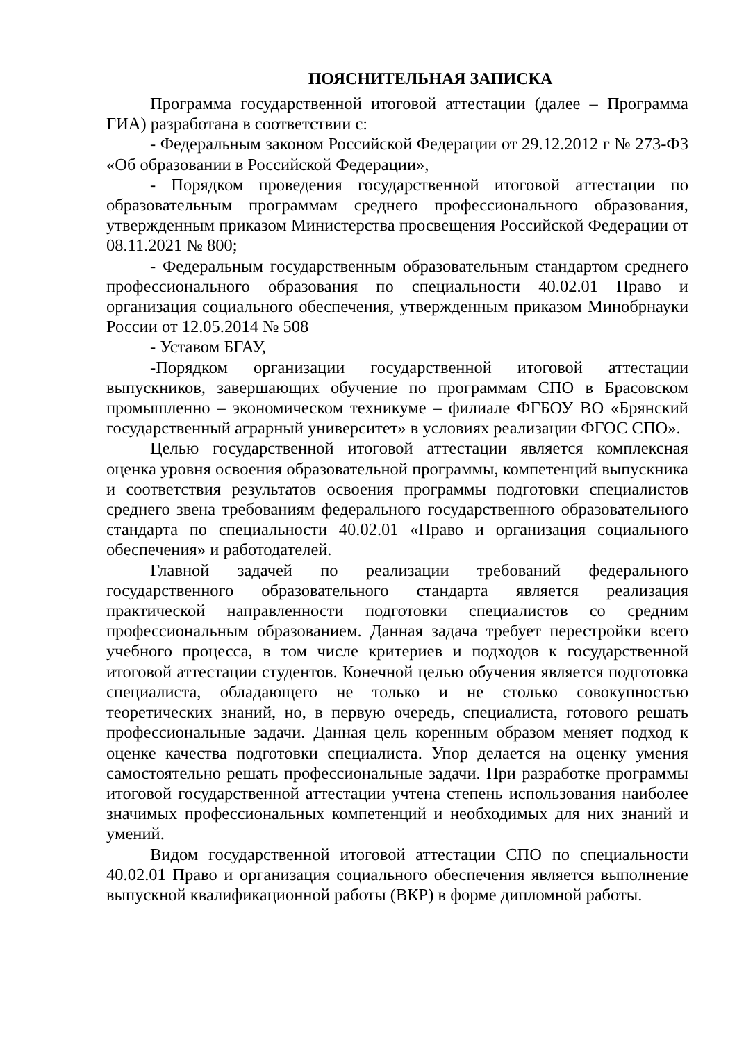ПОЯСНИТЕЛЬНАЯ ЗАПИСКА
Программа государственной итоговой аттестации (далее – Программа ГИА) разработана в соответствии с:
- Федеральным законом Российской Федерации от 29.12.2012 г № 273-ФЗ «Об образовании в Российской Федерации»,
- Порядком проведения государственной итоговой аттестации по образовательным программам среднего профессионального образования, утвержденным приказом Министерства просвещения Российской Федерации от 08.11.2021 № 800;
- Федеральным государственным образовательным стандартом среднего профессионального образования по специальности 40.02.01 Право и организация социального обеспечения, утвержденным приказом Минобрнауки России от 12.05.2014 № 508
- Уставом БГАУ,
-Порядком организации государственной итоговой аттестации выпускников, завершающих обучение по программам СПО в Брасовском промышленно – экономическом техникуме – филиале ФГБОУ ВО «Брянский государственный аграрный университет» в условиях реализации ФГОС СПО».
Целью государственной итоговой аттестации является комплексная оценка уровня освоения образовательной программы, компетенций выпускника и соответствия результатов освоения программы подготовки специалистов среднего звена требованиям федерального государственного образовательного стандарта по специальности 40.02.01 «Право и организация социального обеспечения» и работодателей.
Главной задачей по реализации требований федерального государственного образовательного стандарта является реализация практической направленности подготовки специалистов со средним профессиональным образованием. Данная задача требует перестройки всего учебного процесса, в том числе критериев и подходов к государственной итоговой аттестации студентов. Конечной целью обучения является подготовка специалиста, обладающего не только и не столько совокупностью теоретических знаний, но, в первую очередь, специалиста, готового решать профессиональные задачи. Данная цель коренным образом меняет подход к оценке качества подготовки специалиста. Упор делается на оценку умения самостоятельно решать профессиональные задачи. При разработке программы итоговой государственной аттестации учтена степень использования наиболее значимых профессиональных компетенций и необходимых для них знаний и умений.
Видом государственной итоговой аттестации СПО по специальности 40.02.01 Право и организация социального обеспечения является выполнение выпускной квалификационной работы (ВКР) в форме дипломной работы.